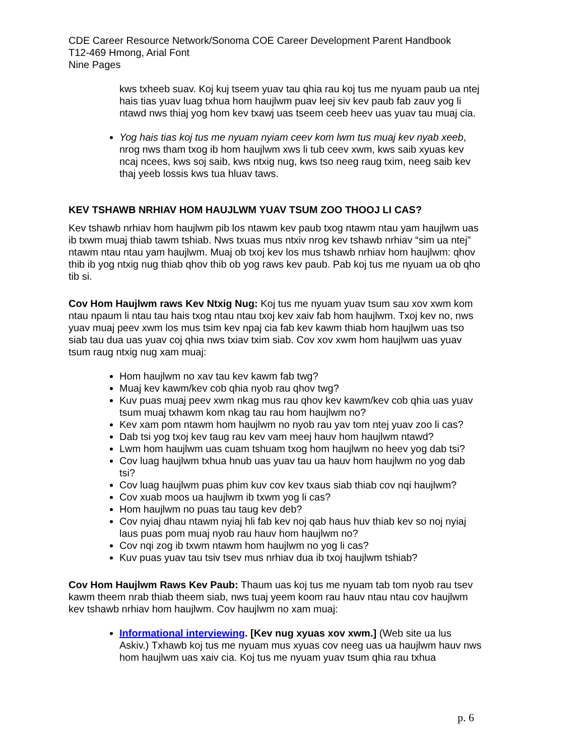CDE Career Resource Network/Sonoma COE Career Development Parent Handbook
T12-469 Hmong, Arial Font
Nine Pages
kws txheeb suav. Koj kuj tseem yuav tau qhia rau koj tus me nyuam paub ua ntej hais tias yuav luag txhua hom haujlwm puav leej siv kev paub fab zauv yog li ntawd nws thiaj yog hom kev txawj uas tseem ceeb heev uas yuav tau muaj cia.
Yog hais tias koj tus me nyuam nyiam ceev kom lwm tus muaj kev nyab xeeb, nrog nws tham txog ib hom haujlwm xws li tub ceev xwm, kws saib xyuas kev ncaj ncees, kws soj saib, kws ntxig nug, kws tso neeg raug txim, neeg saib kev thaj yeeb lossis kws tua hluav taws.
KEV TSHAWB NRHIAV HOM HAUJLWM YUAV TSUM ZOO THOOJ LI CAS?
Kev tshawb nrhiav hom haujlwm pib los ntawm kev paub txog ntawm ntau yam haujlwm uas ib txwm muaj thiab tawm tshiab. Nws txuas mus ntxiv nrog kev tshawb nrhiav “sim ua ntej” ntawm ntau ntau yam haujlwm. Muaj ob txoj kev los mus tshawb nrhiav hom haujlwm: qhov thib ib yog ntxig nug thiab qhov thib ob yog raws kev paub. Pab koj tus me nyuam ua ob qho tib si.
Cov Hom Haujlwm raws Kev Ntxig Nug: Koj tus me nyuam yuav tsum sau xov xwm kom ntau npaum li ntau tau hais txog ntau ntau txoj kev xaiv fab hom haujlwm. Txoj kev no, nws yuav muaj peev xwm los mus tsim kev npaj cia fab kev kawm thiab hom haujlwm uas tso siab tau dua uas yuav coj qhia nws txiav txim siab. Cov xov xwm hom haujlwm uas yuav tsum raug ntxig nug xam muaj:
Hom haujlwm no xav tau kev kawm fab twg?
Muaj kev kawm/kev cob qhia nyob rau qhov twg?
Kuv puas muaj peev xwm nkag mus rau qhov kev kawm/kev cob qhia uas yuav tsum muaj txhawm kom nkag tau rau hom haujlwm no?
Kev xam pom ntawm hom haujlwm no nyob rau yav tom ntej yuav zoo li cas?
Dab tsi yog txoj kev taug rau kev vam meej hauv hom haujlwm ntawd?
Lwm hom haujlwm uas cuam tshuam txog hom haujlwm no heev yog dab tsi?
Cov luag haujlwm txhua hnub uas yuav tau ua hauv hom haujlwm no yog dab tsi?
Cov luag haujlwm puas phim kuv cov kev txaus siab thiab cov nqi haujlwm?
Cov xuab moos ua haujlwm ib txwm yog li cas?
Hom haujlwm no puas tau taug kev deb?
Cov nyiaj dhau ntawm nyiaj hli fab kev noj qab haus huv thiab kev so noj nyiaj laus puas pom muaj nyob rau hauv hom haujlwm no?
Cov nqi zog ib txwm ntawm hom haujlwm no yog li cas?
Kuv puas yuav tau tsiv tsev mus nrhiav dua ib txoj haujlwm tshiab?
Cov Hom Haujlwm Raws Kev Paub: Thaum uas koj tus me nyuam tab tom nyob rau tsev kawm theem nrab thiab theem siab, nws tuaj yeem koom rau hauv ntau ntau cov haujlwm kev tshawb nrhiav hom haujlwm. Cov haujlwm no xam muaj:
Informational interviewing. [Kev nug xyuas xov xwm.] (Web site ua lus Askiv.) Txhawb koj tus me nyuam mus xyuas cov neeg uas ua haujlwm hauv nws hom haujlwm uas xaiv cia. Koj tus me nyuam yuav tsum qhia rau txhua
p. 6